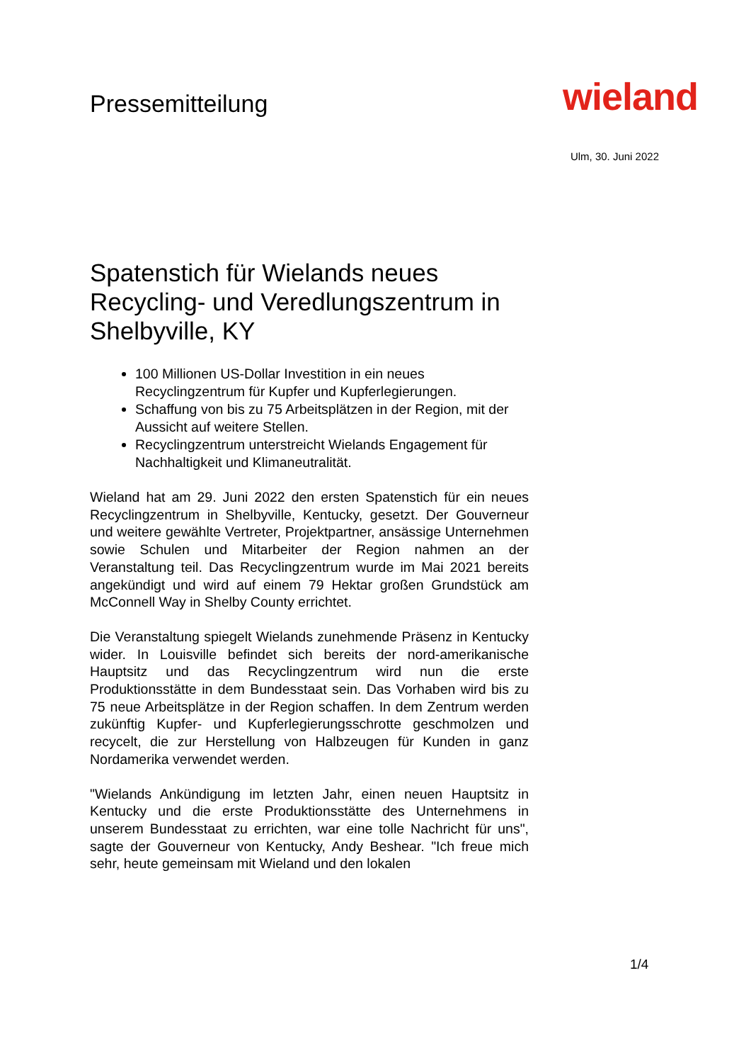Pressemitteilung
wieland
Ulm, 30. Juni 2022
Spatenstich für Wielands neues Recycling- und Veredlungszentrum in Shelbyville, KY
100 Millionen US-Dollar Investition in ein neues Recyclingzentrum für Kupfer und Kupferlegierungen.
Schaffung von bis zu 75 Arbeitsplätzen in der Region, mit der Aussicht auf weitere Stellen.
Recyclingzentrum unterstreicht Wielands Engagement für Nachhaltigkeit und Klimaneutralität.
Wieland hat am 29. Juni 2022 den ersten Spatenstich für ein neues Recyclingzentrum in Shelbyville, Kentucky, gesetzt. Der Gouverneur und weitere gewählte Vertreter, Projektpartner, ansässige Unternehmen sowie Schulen und Mitarbeiter der Region nahmen an der Veranstaltung teil. Das Recyclingzentrum wurde im Mai 2021 bereits angekündigt und wird auf einem 79 Hektar großen Grundstück am McConnell Way in Shelby County errichtet.
Die Veranstaltung spiegelt Wielands zunehmende Präsenz in Kentucky wider. In Louisville befindet sich bereits der nord-amerikanische Hauptsitz und das Recyclingzentrum wird nun die erste Produktionsstätte in dem Bundesstaat sein. Das Vorhaben wird bis zu 75 neue Arbeitsplätze in der Region schaffen. In dem Zentrum werden zukünftig Kupfer- und Kupferlegierungsschrotte geschmolzen und recycelt, die zur Herstellung von Halbzeugen für Kunden in ganz Nordamerika verwendet werden.
"Wielands Ankündigung im letzten Jahr, einen neuen Hauptsitz in Kentucky und die erste Produktionsstätte des Unternehmens in unserem Bundesstaat zu errichten, war eine tolle Nachricht für uns", sagte der Gouverneur von Kentucky, Andy Beshear. "Ich freue mich sehr, heute gemeinsam mit Wieland und den lokalen
1/4